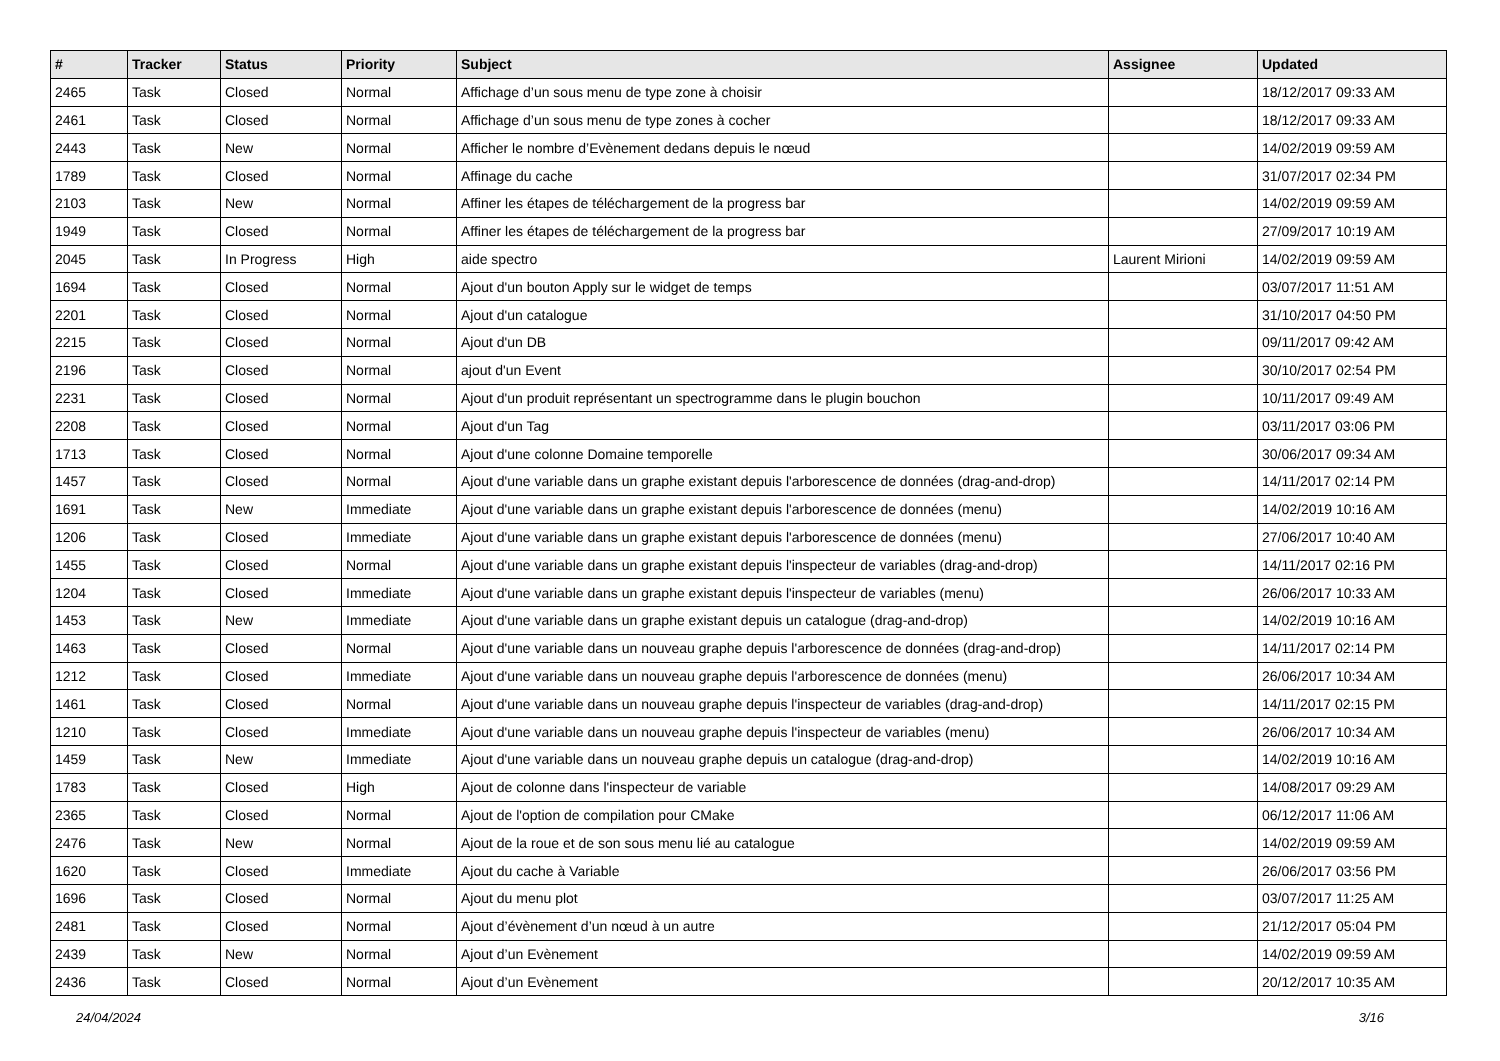| # | Tracker | Status | Priority | Subject | Assignee | Updated |
| --- | --- | --- | --- | --- | --- | --- |
| 2465 | Task | Closed | Normal | Affichage d’un sous menu de type zone à choisir | | 18/12/2017 09:33 AM |
| 2461 | Task | Closed | Normal | Affichage d’un sous menu de type zones à cocher | | 18/12/2017 09:33 AM |
| 2443 | Task | New | Normal | Afficher le nombre d’Evènement dedans depuis le nœud | | 14/02/2019 09:59 AM |
| 1789 | Task | Closed | Normal | Affinage du cache | | 31/07/2017 02:34 PM |
| 2103 | Task | New | Normal | Affiner les étapes de téléchargement de la progress bar | | 14/02/2019 09:59 AM |
| 1949 | Task | Closed | Normal | Affiner les étapes de téléchargement de la progress bar | | 27/09/2017 10:19 AM |
| 2045 | Task | In Progress | High | aide spectro | Laurent Mirioni | 14/02/2019 09:59 AM |
| 1694 | Task | Closed | Normal | Ajout d'un bouton Apply sur le widget de temps | | 03/07/2017 11:51 AM |
| 2201 | Task | Closed | Normal | Ajout d'un catalogue | | 31/10/2017 04:50 PM |
| 2215 | Task | Closed | Normal | Ajout d'un DB | | 09/11/2017 09:42 AM |
| 2196 | Task | Closed | Normal | ajout d'un Event | | 30/10/2017 02:54 PM |
| 2231 | Task | Closed | Normal | Ajout d'un produit représentant un spectrogramme dans le plugin bouchon | | 10/11/2017 09:49 AM |
| 2208 | Task | Closed | Normal | Ajout d'un Tag | | 03/11/2017 03:06 PM |
| 1713 | Task | Closed | Normal | Ajout d'une colonne Domaine temporelle | | 30/06/2017 09:34 AM |
| 1457 | Task | Closed | Normal | Ajout d'une variable dans un graphe existant depuis l'arborescence de données (drag-and-drop) | | 14/11/2017 02:14 PM |
| 1691 | Task | New | Immediate | Ajout d'une variable dans un graphe existant depuis l'arborescence de données (menu) | | 14/02/2019 10:16 AM |
| 1206 | Task | Closed | Immediate | Ajout d'une variable dans un graphe existant depuis l'arborescence de données (menu) | | 27/06/2017 10:40 AM |
| 1455 | Task | Closed | Normal | Ajout d'une variable dans un graphe existant depuis l'inspecteur de variables (drag-and-drop) | | 14/11/2017 02:16 PM |
| 1204 | Task | Closed | Immediate | Ajout d'une variable dans un graphe existant depuis l'inspecteur de variables (menu) | | 26/06/2017 10:33 AM |
| 1453 | Task | New | Immediate | Ajout d'une variable dans un graphe existant depuis un catalogue (drag-and-drop) | | 14/02/2019 10:16 AM |
| 1463 | Task | Closed | Normal | Ajout d'une variable dans un nouveau graphe depuis l'arborescence de données (drag-and-drop) | | 14/11/2017 02:14 PM |
| 1212 | Task | Closed | Immediate | Ajout d'une variable dans un nouveau graphe depuis l'arborescence de données (menu) | | 26/06/2017 10:34 AM |
| 1461 | Task | Closed | Normal | Ajout d'une variable dans un nouveau graphe depuis l'inspecteur de variables (drag-and-drop) | | 14/11/2017 02:15 PM |
| 1210 | Task | Closed | Immediate | Ajout d'une variable dans un nouveau graphe depuis l'inspecteur de variables (menu) | | 26/06/2017 10:34 AM |
| 1459 | Task | New | Immediate | Ajout d'une variable dans un nouveau graphe depuis un catalogue (drag-and-drop) | | 14/02/2019 10:16 AM |
| 1783 | Task | Closed | High | Ajout de colonne dans l'inspecteur de variable | | 14/08/2017 09:29 AM |
| 2365 | Task | Closed | Normal | Ajout de l'option de compilation pour CMake | | 06/12/2017 11:06 AM |
| 2476 | Task | New | Normal | Ajout de la roue et de son sous menu lié au catalogue | | 14/02/2019 09:59 AM |
| 1620 | Task | Closed | Immediate | Ajout du cache à Variable | | 26/06/2017 03:56 PM |
| 1696 | Task | Closed | Normal | Ajout du menu plot | | 03/07/2017 11:25 AM |
| 2481 | Task | Closed | Normal | Ajout d’évènement d’un nœud à un autre | | 21/12/2017 05:04 PM |
| 2439 | Task | New | Normal | Ajout d’un Evènement | | 14/02/2019 09:59 AM |
| 2436 | Task | Closed | Normal | Ajout d’un Evènement | | 20/12/2017 10:35 AM |
24/04/2024 3/16